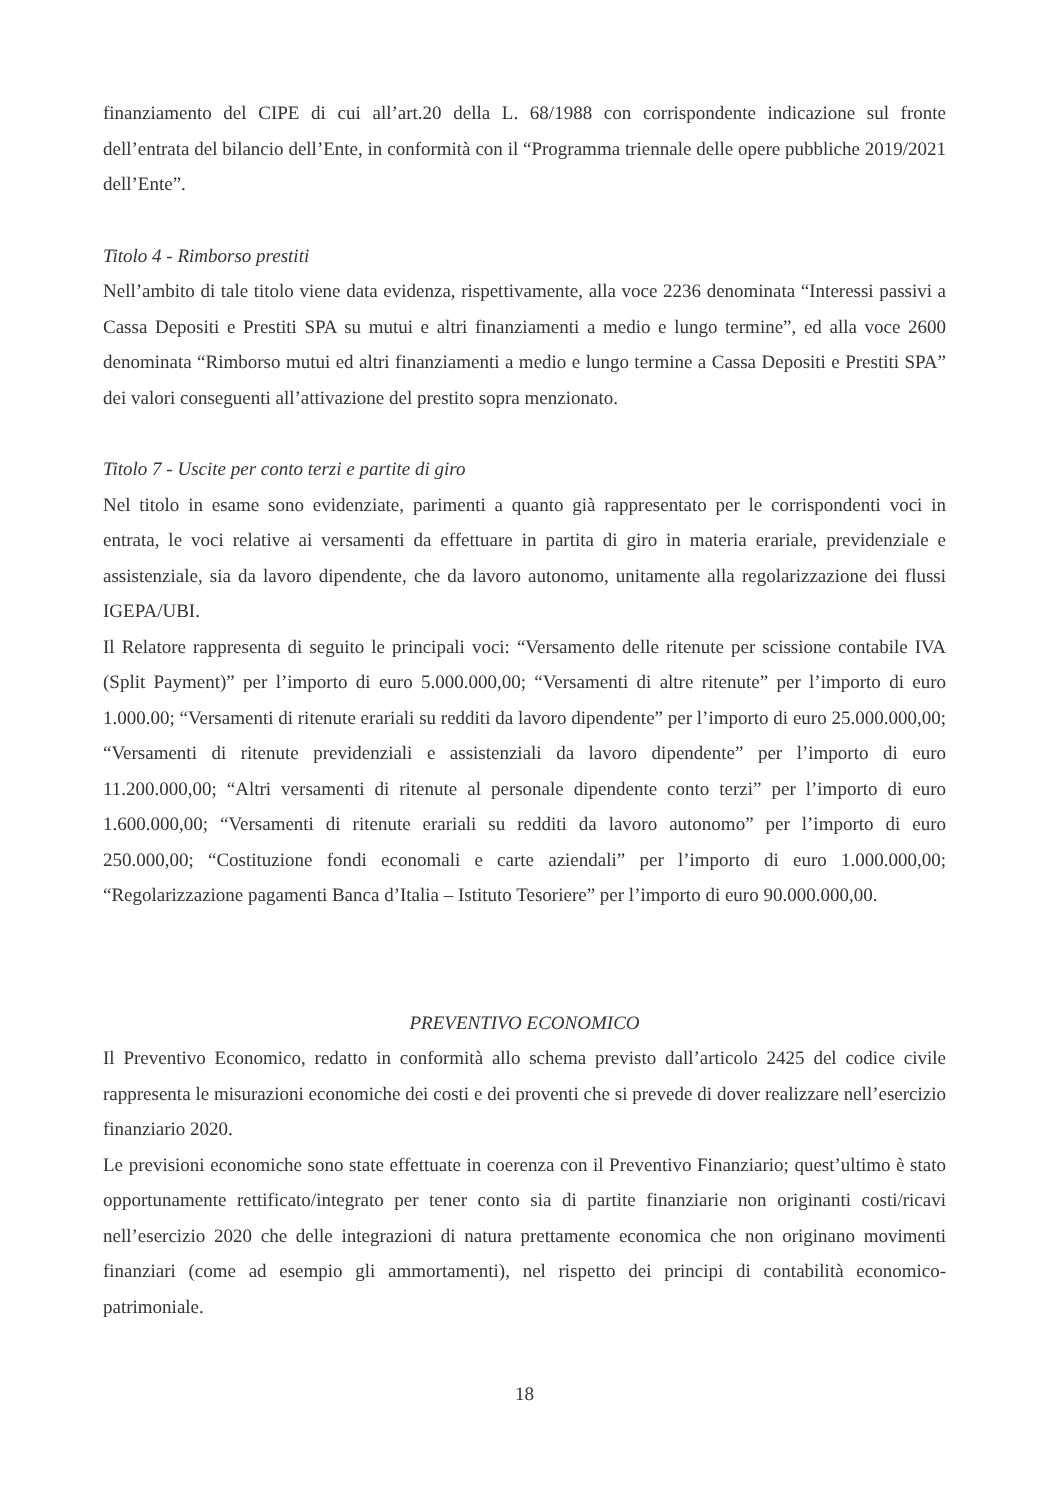finanziamento del CIPE di cui all’art.20 della L. 68/1988 con corrispondente indicazione sul fronte dell’entrata del bilancio dell’Ente, in conformità con il “Programma triennale delle opere pubbliche 2019/2021 dell’Ente”.
Titolo 4 - Rimborso prestiti
Nell’ambito di tale titolo viene data evidenza, rispettivamente, alla voce 2236 denominata “Interessi passivi a Cassa Depositi e Prestiti SPA su mutui e altri finanziamenti a medio e lungo termine”, ed alla voce 2600 denominata “Rimborso mutui ed altri finanziamenti a medio e lungo termine a Cassa Depositi e Prestiti SPA” dei valori conseguenti all’attivazione del prestito sopra menzionato.
Titolo 7 - Uscite per conto terzi e partite di giro
Nel titolo in esame sono evidenziate, parimenti a quanto già rappresentato per le corrispondenti voci in entrata, le voci relative ai versamenti da effettuare in partita di giro in materia erariale, previdenziale e assistenziale, sia da lavoro dipendente, che da lavoro autonomo, unitamente alla regolarizzazione dei flussi IGEPA/UBI.
Il Relatore rappresenta di seguito le principali voci: “Versamento delle ritenute per scissione contabile IVA (Split Payment)” per l’importo di euro 5.000.000,00; “Versamenti di altre ritenute” per l’importo di euro 1.000.00; “Versamenti di ritenute erariali su redditi da lavoro dipendente” per l’importo di euro 25.000.000,00; “Versamenti di ritenute previdenziali e assistenziali da lavoro dipendente” per l’importo di euro 11.200.000,00; “Altri versamenti di ritenute al personale dipendente conto terzi” per l’importo di euro 1.600.000,00; “Versamenti di ritenute erariali su redditi da lavoro autonomo” per l’importo di euro 250.000,00; “Costituzione fondi economali e carte aziendali” per l’importo di euro 1.000.000,00; “Regolarizzazione pagamenti Banca d’Italia – Istituto Tesoriere” per l’importo di euro 90.000.000,00.
PREVENTIVO ECONOMICO
Il Preventivo Economico, redatto in conformità allo schema previsto dall’articolo 2425 del codice civile rappresenta le misurazioni economiche dei costi e dei proventi che si prevede di dover realizzare nell’esercizio finanziario 2020.
Le previsioni economiche sono state effettuate in coerenza con il Preventivo Finanziario; quest’ultimo è stato opportunamente rettificato/integrato per tener conto sia di partite finanziarie non originanti costi/ricavi nell’esercizio 2020 che delle integrazioni di natura prettamente economica che non originano movimenti finanziari (come ad esempio gli ammortamenti), nel rispetto dei principi di contabilità economico-patrimoniale.
18